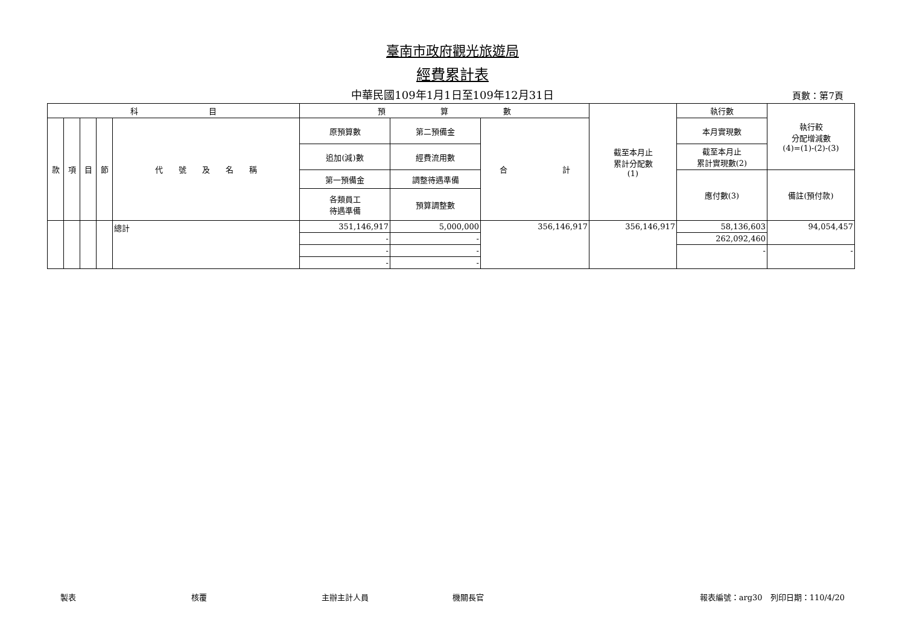臺南市政府觀光旅遊局
經費累計表
中華民國109年1月1日至109年12月31日 頁數：第7頁
| 科 目 | | | | | 預 算 數 | | | 截至本月止 累計分配數 (1) | 執行數 | 執行較 分配增減數 (4)=(1)-(2)-(3) |
| --- | --- | --- | --- | --- | --- | --- | --- | --- | --- | --- |
| 款 | 項 | 目 | 節 | 代 號 及 名 稱 | 原預算數 | 第二預備金 | 合 計 | | 本月實現數 | |
| | | | | | 追加(減)數 | 經費流用數 | | | 截至本月止 累計實現數(2) | |
| | | | | | 第一預備金 | 調整待遇準備 | | | 應付數(3) | 備註(預付款) |
| | | | | | 各類員工 待遇準備 | 預算調整數 | | | | |
| | | | | 總計 | 351,146,917 | 5,000,000 | 356,146,917 | 356,146,917 | 58,136,603 | 94,054,457 |
| | | | | | - | - | | | 262,092,460 | |
| | | | | | - | - | | | - | - |
| | | | | | - | - | | | | |
製表 核覆 主辦主計人員 機關長官 報表編號：arg30　列印日期：110/4/20